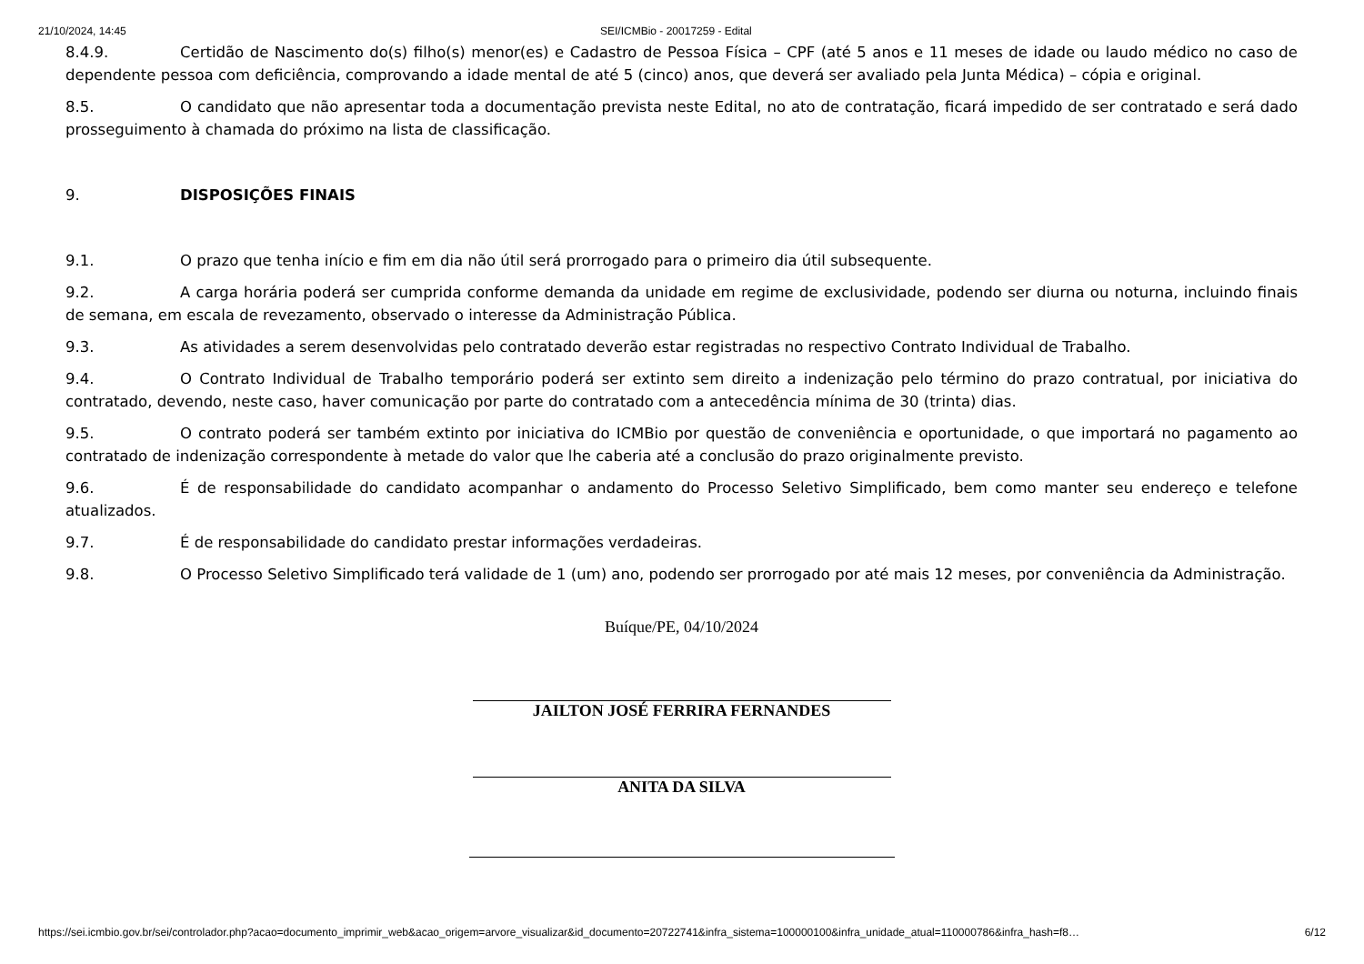21/10/2024, 14:45 SEI/ICMBio - 20017259 - Edital
8.4.9. Certidão de Nascimento do(s) filho(s) menor(es) e Cadastro de Pessoa Física – CPF (até 5 anos e 11 meses de idade ou laudo médico no caso de dependente pessoa com deficiência, comprovando a idade mental de até 5 (cinco) anos, que deverá ser avaliado pela Junta Médica) – cópia e original.
8.5. O candidato que não apresentar toda a documentação prevista neste Edital, no ato de contratação, ficará impedido de ser contratado e será dado prosseguimento à chamada do próximo na lista de classificação.
9. DISPOSIÇÕES FINAIS
9.1. O prazo que tenha início e fim em dia não útil será prorrogado para o primeiro dia útil subsequente.
9.2. A carga horária poderá ser cumprida conforme demanda da unidade em regime de exclusividade, podendo ser diurna ou noturna, incluindo finais de semana, em escala de revezamento, observado o interesse da Administração Pública.
9.3. As atividades a serem desenvolvidas pelo contratado deverão estar registradas no respectivo Contrato Individual de Trabalho.
9.4. O Contrato Individual de Trabalho temporário poderá ser extinto sem direito a indenização pelo término do prazo contratual, por iniciativa do contratado, devendo, neste caso, haver comunicação por parte do contratado com a antecedência mínima de 30 (trinta) dias.
9.5. O contrato poderá ser também extinto por iniciativa do ICMBio por questão de conveniência e oportunidade, o que importará no pagamento ao contratado de indenização correspondente à metade do valor que lhe caberia até a conclusão do prazo originalmente previsto.
9.6. É de responsabilidade do candidato acompanhar o andamento do Processo Seletivo Simplificado, bem como manter seu endereço e telefone atualizados.
9.7. É de responsabilidade do candidato prestar informações verdadeiras.
9.8. O Processo Seletivo Simplificado terá validade de 1 (um) ano, podendo ser prorrogado por até mais 12 meses, por conveniência da Administração.
Buíque/PE, 04/10/2024
JAILTON JOSÉ FERRIRA FERNANDES
ANITA DA SILVA
https://sei.icmbio.gov.br/sei/controlador.php?acao=documento_imprimir_web&acao_origem=arvore_visualizar&id_documento=20722741&infra_sistema=100000100&infra_unidade_atual=110000786&infra_hash=f8… 6/12